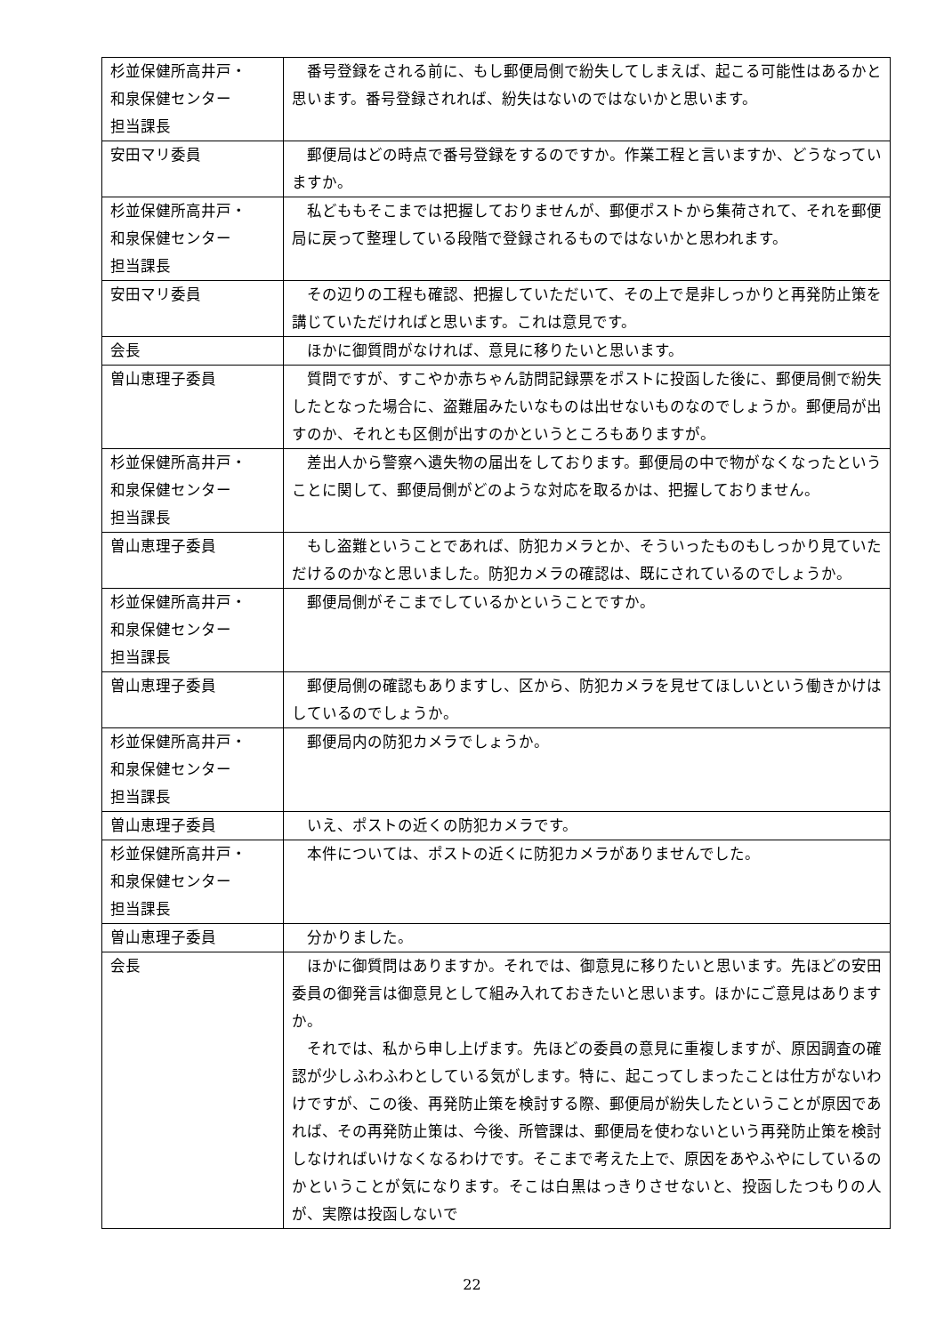| 杉並保健所高井戸・ 和泉保健センター 担当課長 | 番号登録をされる前に、もし郵便局側で紛失してしまえば、起こる可能性はあるかと思います。番号登録されれば、紛失はないのではないかと思います。 |
| 安田マリ委員 | 郵便局はどの時点で番号登録をするのですか。作業工程と言いますか、どうなっていますか。 |
| 杉並保健所高井戸・ 和泉保健センター 担当課長 | 私どももそこまでは把握しておりませんが、郵便ポストから集荷されて、それを郵便局に戻って整理している段階で登録されるものではないかと思われます。 |
| 安田マリ委員 | その辺りの工程も確認、把握していただいて、その上で是非しっかりと再発防止策を講じていただければと思います。これは意見です。 |
| 会長 | ほかに御質問がなければ、意見に移りたいと思います。 |
| 曽山恵理子委員 | 質問ですが、すこやか赤ちゃん訪問記録票をポストに投函した後に、郵便局側で紛失したとなった場合に、盗難届みたいなものは出せないものなのでしょうか。郵便局が出すのか、それとも区側が出すのかというところもありますが。 |
| 杉並保健所高井戸・ 和泉保健センター 担当課長 | 差出人から警察へ遺失物の届出をしております。郵便局の中で物がなくなったということに関して、郵便局側がどのような対応を取るかは、把握しておりません。 |
| 曽山恵理子委員 | もし盗難ということであれば、防犯カメラとか、そういったものもしっかり見ていただけるのかなと思いました。防犯カメラの確認は、既にされているのでしょうか。 |
| 杉並保健所高井戸・ 和泉保健センター 担当課長 | 郵便局側がそこまでしているかということですか。 |
| 曽山恵理子委員 | 郵便局側の確認もありますし、区から、防犯カメラを見せてほしいという働きかけはしているのでしょうか。 |
| 杉並保健所高井戸・ 和泉保健センター 担当課長 | 郵便局内の防犯カメラでしょうか。 |
| 曽山恵理子委員 | いえ、ポストの近くの防犯カメラです。 |
| 杉並保健所高井戸・ 和泉保健センター 担当課長 | 本件については、ポストの近くに防犯カメラがありませんでした。 |
| 曽山恵理子委員 | 分かりました。 |
| 会長 | ほかに御質問はありますか。それでは、御意見に移りたいと思います。先ほどの安田委員の御発言は御意見として組み入れておきたいと思います。ほかにご意見はありますか。 それでは、私から申し上げます。先ほどの委員の意見に重複しますが、原因調査の確認が少しふわふわとしている気がします。特に、起こってしまったことは仕方がないわけですが、この後、再発防止策を検討する際、郵便局が紛失したということが原因であれば、その再発防止策は、今後、所管課は、郵便局を使わないという再発防止策を検討しなければいけなくなるわけです。そこまで考えた上で、原因をあやふやにしているのかということが気になります。そこは白黒はっきりさせないと、投函したつもりの人が、実際は投函しないで |
22